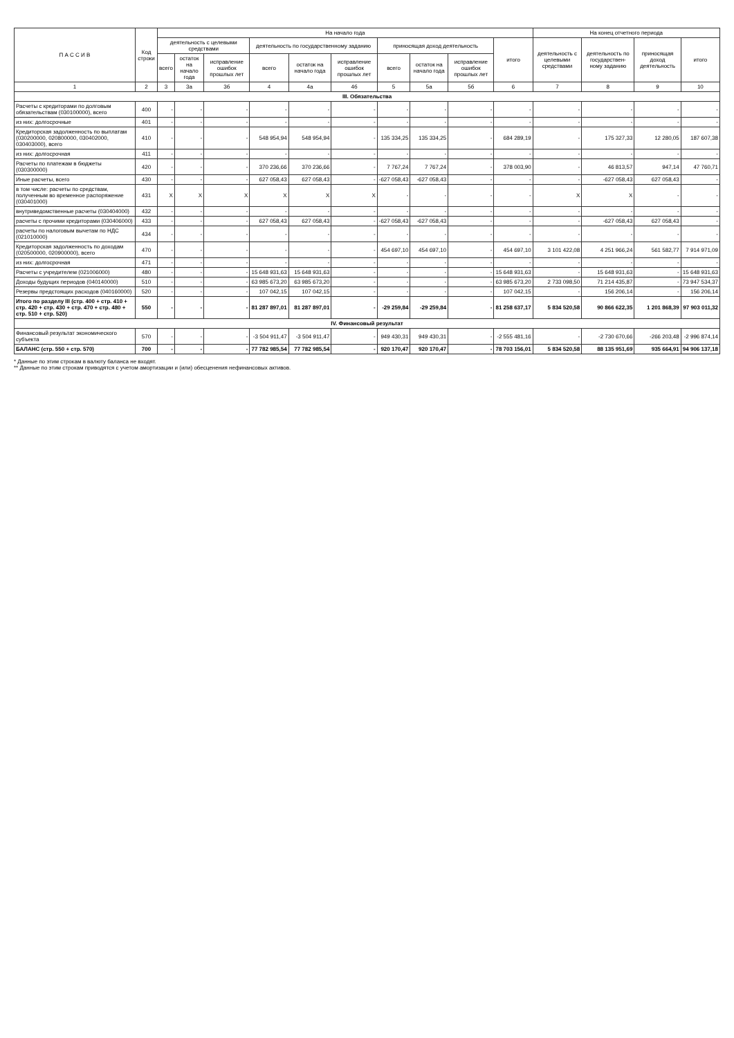| П А С С И В | Код строки | На начало года | | | | | | | | | | На конец отчетного периода | | | |
| --- | --- | --- | --- | --- | --- | --- | --- | --- | --- | --- | --- | --- | --- | --- | --- |
| | | деятельность с целевыми средствами | | | деятельность по государственному заданию | | | приносящая доход деятельность | | | итого | деятельность с целевыми средствами | деятельность по государствен- ному заданию | приносящая доход деятельность | итого |
| | | всего | остаток на начало года | исправление ошибок прошлых лет | всего | остаток на начало года | исправление ошибок прошлых лет | всего | остаток на начало года | исправление ошибок прошлых лет | | | | | |
| 1 | 2 | 3 | 3а | 3б | 4 | 4а | 4б | 5 | 5а | 5б | 6 | 7 | 8 | 9 | 10 |
| III. Обязательства | | | | | | | | | | | | | | | |
| Расчеты с кредиторами по долговым обязательствам (030100000), всего | 400 | - | - | - | - | - | - | - | - | - | - | - | - | - | - |
| из них: долгосрочные | 401 | - | - | - | - | - | - | - | - | - | - | - | - | - | - |
| Кредиторская задолженность по выплатам (030200000, 020800000, 030402000, 030403000), всего | 410 | - | - | - | 548 954,94 | 548 954,94 | - | 135 334,25 | 135 334,25 | - | 684 289,19 | - | 175 327,33 | 12 280,05 | 187 607,38 |
| из них: долгосрочная | 411 | - | - | - | - | - | - | - | - | - | - | - | - | - | - |
| Расчеты по платежам в бюджеты (030300000) | 420 | - | - | - | 370 236,66 | 370 236,66 | - | 7 767,24 | 7 767,24 | - | 378 003,90 | - | 46 813,57 | 947,14 | 47 760,71 |
| Иные расчеты, всего | 430 | - | - | - | 627 058,43 | 627 058,43 | - | -627 058,43 | -627 058,43 | - | - | - | -627 058,43 | 627 058,43 | - |
| в том числе: расчеты по средствам, полученным во временное распоряжение (030401000) | 431 | X | X | X | X | X | X | - | - | - | - | X | X | - | - |
| внутриведомственные расчеты (030404000) | 432 | - | - | - | - | - | - | - | - | - | - | - | - | - | - |
| расчеты с прочими кредиторами (030406000) | 433 | - | - | - | 627 058,43 | 627 058,43 | - | -627 058,43 | -627 058,43 | - | - | - | -627 058,43 | 627 058,43 | - |
| расчеты по налоговым вычетам по НДС (021010000) | 434 | - | - | - | - | - | - | - | - | - | - | - | - | - | - |
| Кредиторская задолженность по доходам (020500000, 020900000), всего | 470 | - | - | - | - | - | - | 454 697,10 | 454 697,10 | - | 454 697,10 | 3 101 422,08 | 4 251 966,24 | 561 582,77 | 7 914 971,09 |
| из них: долгосрочная | 471 | - | - | - | - | - | - | - | - | - | - | - | - | - | - |
| Расчеты с учредителем (021006000) | 480 | - | - | - | 15 648 931,63 | 15 648 931,63 | - | - | - | - | 15 648 931,63 | - | 15 648 931,63 | - | 15 648 931,63 |
| Доходы будущих периодов (040140000) | 510 | - | - | - | 63 985 673,20 | 63 985 673,20 | - | - | - | - | 63 985 673,20 | 2 733 098,50 | 71 214 435,87 | - | 73 947 534,37 |
| Резервы предстоящих расходов (040160000) | 520 | - | - | - | 107 042,15 | 107 042,15 | - | - | - | - | 107 042,15 | - | 156 206,14 | - | 156 206,14 |
| Итого по разделу III (стр. 400 + стр. 410 + стр. 420 + стр. 430 + стр. 470 + стр. 480 + стр. 510 + стр. 520) | 550 | - | - | - | 81 287 897,01 | 81 287 897,01 | - | -29 259,84 | -29 259,84 | - | 81 258 637,17 | 5 834 520,58 | 90 866 622,35 | 1 201 868,39 | 97 903 011,32 |
| IV. Финансовый результат | | | | | | | | | | | | | | | |
| Финансовый результат экономического субъекта | 570 | - | - | - | -3 504 911,47 | -3 504 911,47 | - | 949 430,31 | 949 430,31 | - | -2 555 481,16 | - | -2 730 670,66 | -266 203,48 | -2 996 874,14 |
| БАЛАНС (стр. 550 + стр. 570) | 700 | - | - | - | 77 782 985,54 | 77 782 985,54 | - | 920 170,47 | 920 170,47 | - | 78 703 156,01 | 5 834 520,58 | 88 135 951,69 | 935 664,91 | 94 906 137,18 |
* Данные по этим строкам в валюту баланса не входят.
** Данные по этим строкам приводятся с учетом амортизации и (или) обесценения нефинансовых активов.